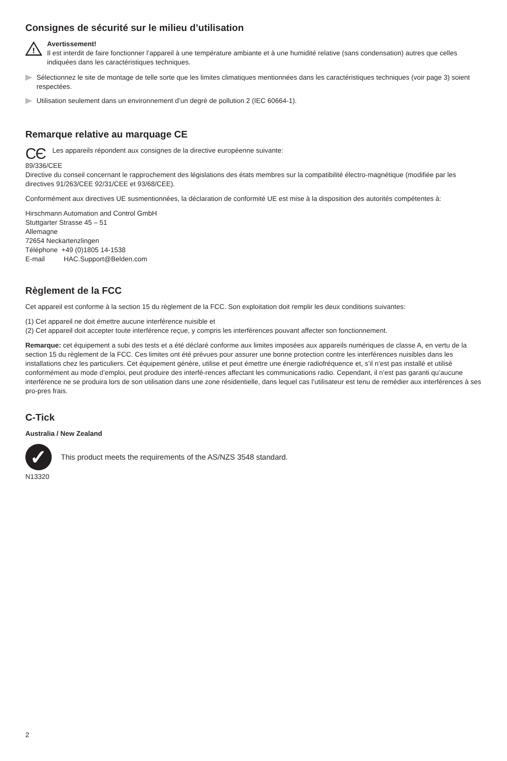Consignes de sécurité sur le milieu d’utilisation
!
Avertissement!
Il est interdit de faire fonctionner l’appareil à une température ambiante et à une humidité relative (sans condensation) autres que celles indiquées dans les caractéristiques techniques.
Sélectionnez le site de montage de telle sorte que les limites climatiques mentionnées dans les caractéristiques techniques (voir page 3) soient respectées.
Utilisation seulement dans un environnement d’un degré de pollution 2 (IEC 60664-1).
Remarque relative au marquage CE
CЄ Les appareils répondent aux consignes de la directive européenne suivante:
89/336/CEE
Directive du conseil concernant le rapprochement des législations des états membres sur la compatibilité électro-magnétique (modifiée par les directives 91/263/CEE 92/31/CEE et 93/68/CEE).
Conformément aux directives UE susmentionnées, la déclaration de conformité UE est mise à la disposition des autorités compétentes à:
Hirschmann Automation and Control GmbH
Stuttgarter Strasse 45 – 51
Allemagne
72654 Neckartenzlingen
Téléphone +49 (0)1805 14-1538
E-mail HAC.Support@Belden.com
Règlement de la FCC
Cet appareil est conforme à la section 15 du règlement de la FCC. Son exploitation doit remplir les deux conditions suivantes:
(1) Cet appareil ne doit émettre aucune interférence nuisible et
(2) Cet appareil doit accepter toute interférence reçue, y compris les interférences pouvant affecter son fonctionnement.
Remarque: cet équipement a subi des tests et a été déclaré conforme aux limites imposées aux appareils numériques de classe A, en vertu de la section 15 du règlement de la FCC. Ces limites ont été prévues pour assurer une bonne protection contre les interférences nuisibles dans les installations chez les particuliers. Cet équipement génère, utilise et peut émettre une énergie radiofréquence et, s’il n’est pas installé et utilisé conformément au mode d’emploi, peut produire des interfé-rences affectant les communications radio. Cependant, il n’est pas garanti qu’aucune interférence ne se produira lors de son utilisation dans une zone résidentielle, dans lequel cas l’utilisateur est tenu de remédier aux interférences à ses pro-pres frais.
C-Tick
Australia / New Zealand
✓
This product meets the requirements of the AS/NZS 3548 standard.
N13320
2